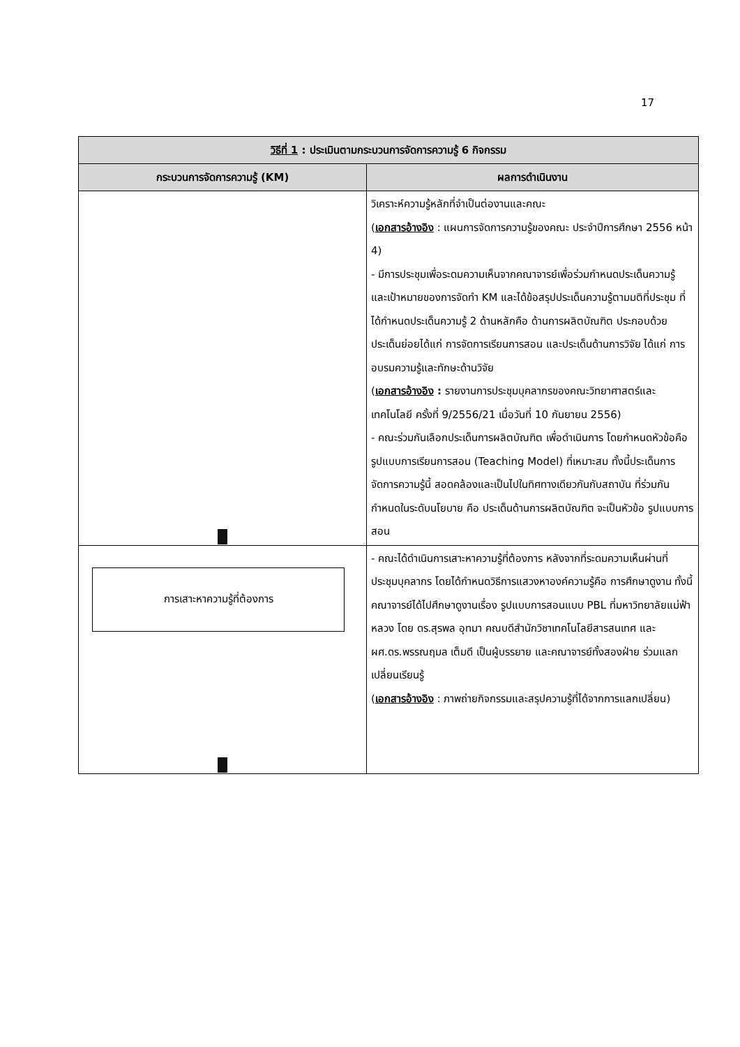17
| วิธีที่ 1 : ประเมินตามกระบวนการจัดการความรู้ 6 กิจกรรม | |
| --- | --- |
| กระบวนการจัดการความรู้ (KM) | ผลการดำเนินงาน |
| | วิเคราะห์ความรู้หลักที่จำเป็นต่องานและคณะ ( เอกสารอ้างอิง : แผนการจัดการความรู้ของคณะ ประจำปีการศึกษา 2556 หน้า 4) - มีการประชุมเพื่อระดมความเห็นจากคณาจารย์เพื่อร่วมกำหนดประเด็นความรู้ และเป้าหมายของการจัดทำ KM และได้ข้อสรุปประเด็นความรู้ตามมติที่ประชุม ที่ได้กำหนดประเด็นความรู้ 2 ด้านหลักคือ ด้านการผลิตบัณฑิต ประกอบด้วยประเด็นย่อยได้แก่ การจัดการเรียนการสอน และประเด็นด้านการวิจัย ได้แก่ การอบรมความรู้และทักษะด้านวิจัย ( เอกสารอ้างอิง : รายงานการประชุมบุคลากรของคณะวิทยาศาสตร์และเทคโนโลยี ครั้งที่ 9/2556/21 เมื่อวันที่ 10 กันยายน 2556) - คณะร่วมกันเลือกประเด็นการผลิตบัณฑิต เพื่อดำเนินการ โดยกำหนดหัวข้อคือ รูปแบบการเรียนการสอน (Teaching Model) ที่เหมาะสม ทั้งนี้ประเด็นการจัดการความรู้นี้ สอดคล้องและเป็นไปในทิศทางเดียวกันกับสถาบัน ที่ร่วมกันกำหนดในระดับนโยบาย คือ ประเด็นด้านการผลิตบัณฑิต จะเป็นหัวข้อ รูปแบบการสอน |
| การเสาะหาความรู้ที่ต้องการ | - คณะได้ดำเนินการเสาะหาความรู้ที่ต้องการ หลังจากที่ระดมความเห็นผ่านที่ประชุมบุคลากร โดยได้กำหนดวิธีการแสวงหาองค์ความรู้คือ การศึกษาดูงาน ทั้งนี้คณาจารย์ได้ไปศึกษาดูงานเรื่อง รูปแบบการสอนแบบ PBL ที่มหาวิทยาลัยแม่ฟ้าหลวง โดย ดร.สุรพล อุทมา คณบดีสำนักวิชาเทคโนโลยีสารสนเทศ และ ผศ.ดร.พรรณฤมล เต็มดี เป็นผู้บรรยาย และคณาจารย์ทั้งสองฝ่าย ร่วมแลกเปลี่ยนเรียนรู้ ( เอกสารอ้างอิง : ภาพถ่ายกิจกรรมและสรุปความรู้ที่ได้จากการแลกเปลี่ยน) |